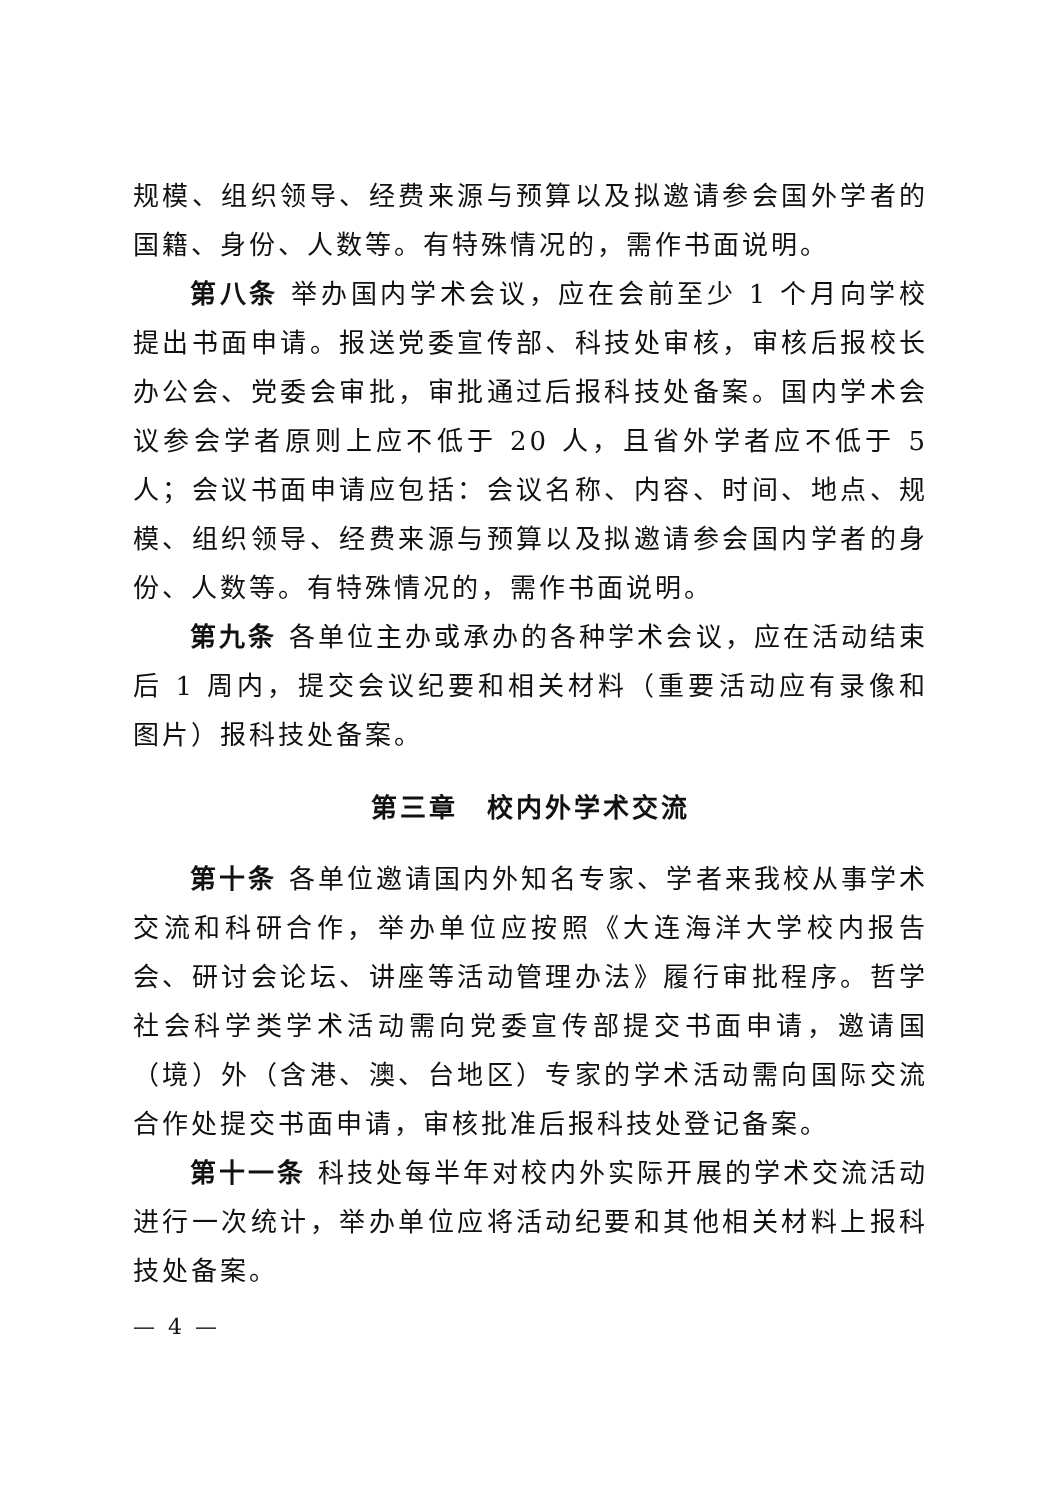规模、组织领导、经费来源与预算以及拟邀请参会国外学者的国籍、身份、人数等。有特殊情况的，需作书面说明。
第八条 举办国内学术会议，应在会前至少 1 个月向学校提出书面申请。报送党委宣传部、科技处审核，审核后报校长办公会、党委会审批，审批通过后报科技处备案。国内学术会议参会学者原则上应不低于 20 人，且省外学者应不低于 5 人；会议书面申请应包括：会议名称、内容、时间、地点、规模、组织领导、经费来源与预算以及拟邀请参会国内学者的身份、人数等。有特殊情况的，需作书面说明。
第九条 各单位主办或承办的各种学术会议，应在活动结束后 1 周内，提交会议纪要和相关材料（重要活动应有录像和图片）报科技处备案。
第三章　校内外学术交流
第十条 各单位邀请国内外知名专家、学者来我校从事学术交流和科研合作，举办单位应按照《大连海洋大学校内报告会、研讨会论坛、讲座等活动管理办法》履行审批程序。哲学社会科学类学术活动需向党委宣传部提交书面申请，邀请国（境）外（含港、澳、台地区）专家的学术活动需向国际交流合作处提交书面申请，审核批准后报科技处登记备案。
第十一条 科技处每半年对校内外实际开展的学术交流活动进行一次统计，举办单位应将活动纪要和其他相关材料上报科技处备案。
— 4 —